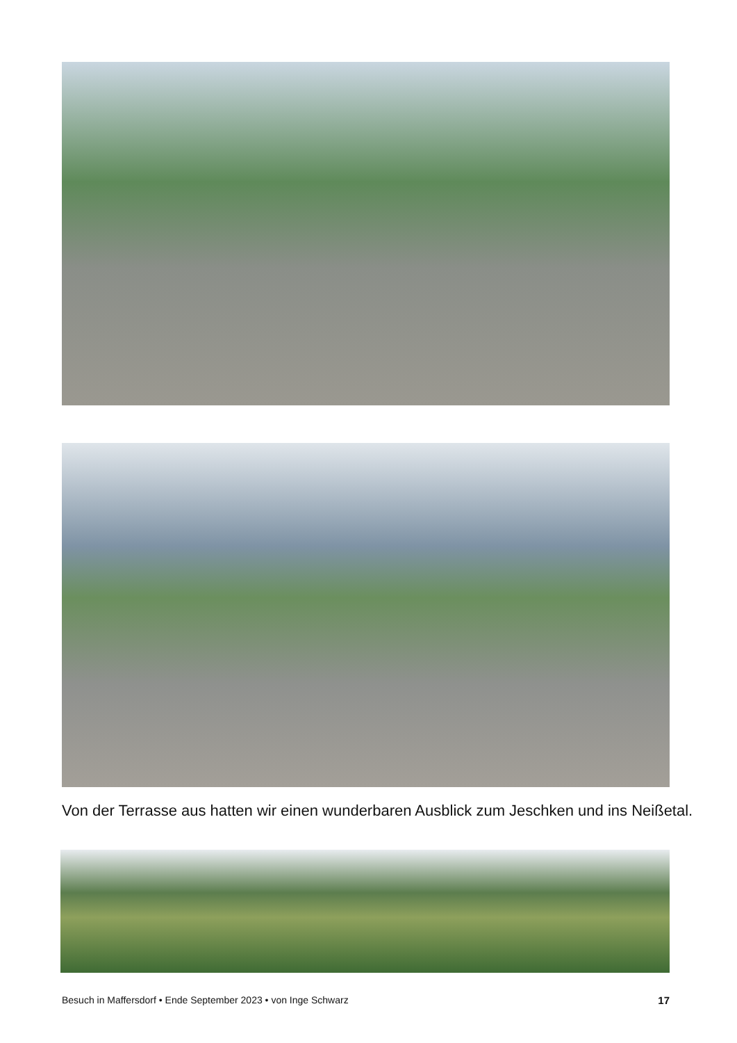Von der Terrasse aus hatten wir einen wunderbaren Ausblick zum Jeschken und ins Neißetal.
Besuch in Maffersdorf • Ende September 2023 • von Inge Schwarz 17